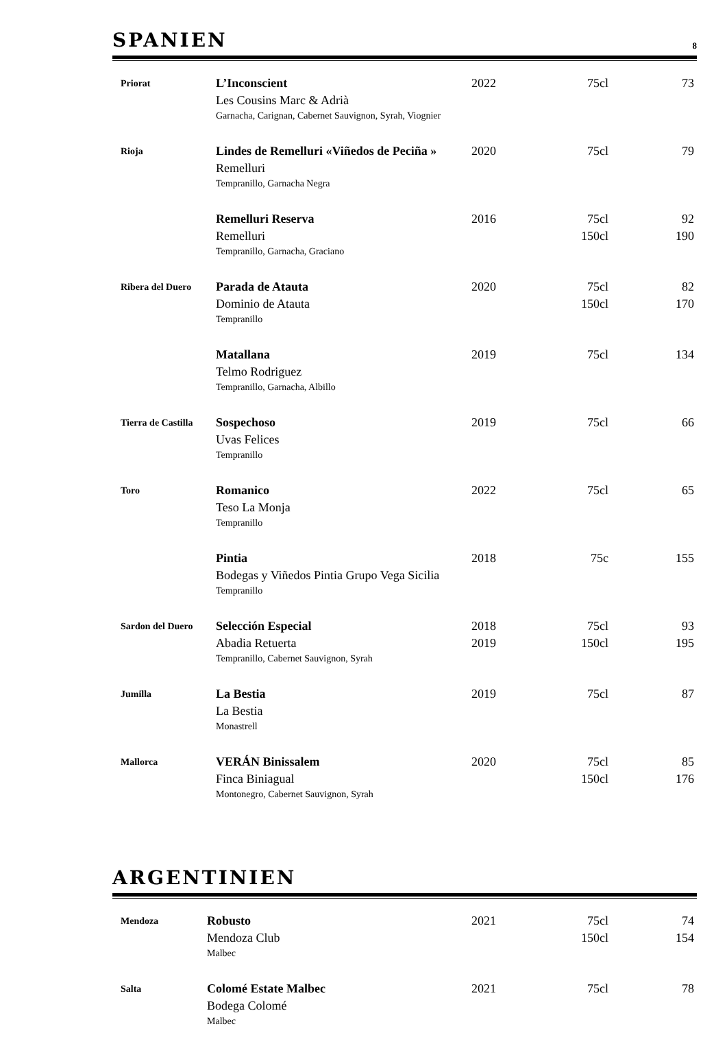SPANIEN
8
| Priorat | L’Inconscient Les Cousins Marc & Adrià Garnacha, Carignan, Cabernet Sauvignon, Syrah, Viognier | 2022 | 75cl | 73 |
| Rioja | Lindes de Remelluri «Viñedos de Peciña » Remelluri Tempranillo, Garnacha Negra | 2020 | 75cl | 79 |
| | Remelluri Reserva Remelluri Tempranillo, Garnacha, Graciano | 2016 | 75cl 150cl | 92 190 |
| Ribera del Duero | Parada de Atauta Dominio de Atauta Tempranillo | 2020 | 75cl 150cl | 82 170 |
| | Matallana Telmo Rodriguez Tempranillo, Garnacha, Albillo | 2019 | 75cl | 134 |
| Tierra de Castilla | Sospechoso Uvas Felices Tempranillo | 2019 | 75cl | 66 |
| Toro | Romanico Teso La Monja Tempranillo | 2022 | 75cl | 65 |
| | Pintia Bodegas y Viñedos Pintia Grupo Vega Sicilia Tempranillo | 2018 | 75c | 155 |
| Sardon del Duero | Selección Especial Abadia Retuerta Tempranillo, Cabernet Sauvignon, Syrah | 2018 2019 | 75cl 150cl | 93 195 |
| Jumilla | La Bestia La Bestia Monastrell | 2019 | 75cl | 87 |
| Mallorca | VERÁN Binissalem Finca Biniagual Montonegro, Cabernet Sauvignon, Syrah | 2020 | 75cl 150cl | 85 176 |
ARGENTINIEN
| Mendoza | Robusto Mendoza Club Malbec | 2021 | 75cl 150cl | 74 154 |
| Salta | Colomé Estate Malbec Bodega Colomé Malbec | 2021 | 75cl | 78 |